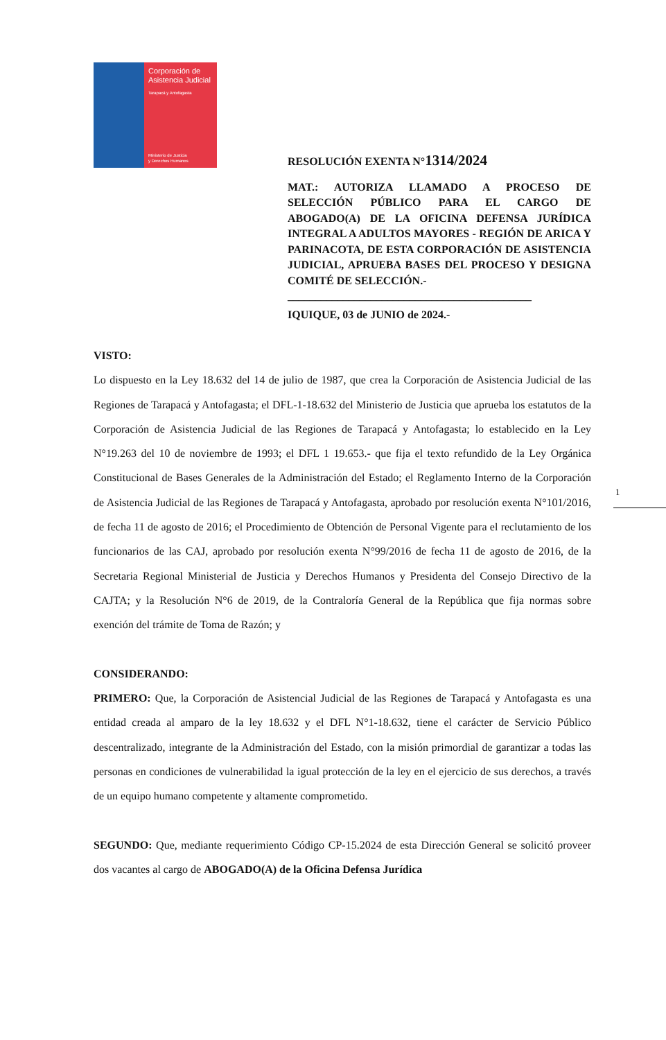Corporación de Asistencia Judicial
Tarapacá y Antofagasta
Ministerio de Justicia
y Derechos Humanos
RESOLUCIÓN EXENTA N°1314/2024
MAT.: AUTORIZA LLAMADO A PROCESO DE SELECCIÓN PÚBLICO PARA EL CARGO DE ABOGADO(A) DE LA OFICINA DEFENSA JURÍDICA INTEGRAL A ADULTOS MAYORES - REGIÓN DE ARICA Y PARINACOTA, DE ESTA CORPORACIÓN DE ASISTENCIA JUDICIAL, APRUEBA BASES DEL PROCESO Y DESIGNA COMITÉ DE SELECCIÓN.-
____________________________________________
IQUIQUE, 03 de JUNIO de 2024.-
VISTO:
Lo dispuesto en la Ley 18.632 del 14 de julio de 1987, que crea la Corporación de Asistencia Judicial de las Regiones de Tarapacá y Antofagasta; el DFL-1-18.632 del Ministerio de Justicia que aprueba los estatutos de la Corporación de Asistencia Judicial de las Regiones de Tarapacá y Antofagasta; lo establecido en la Ley N°19.263 del 10 de noviembre de 1993; el DFL 1 19.653.- que fija el texto refundido de la Ley Orgánica Constitucional de Bases Generales de la Administración del Estado; el Reglamento Interno de la Corporación de Asistencia Judicial de las Regiones de Tarapacá y Antofagasta, aprobado por resolución exenta N°101/2016, de fecha 11 de agosto de 2016; el Procedimiento de Obtención de Personal Vigente para el reclutamiento de los funcionarios de las CAJ, aprobado por resolución exenta N°99/2016 de fecha 11 de agosto de 2016, de la Secretaria Regional Ministerial de Justicia y Derechos Humanos y Presidenta del Consejo Directivo de la CAJTA; y la Resolución N°6 de 2019, de la Contraloría General de la República que fija normas sobre exención del trámite de Toma de Razón; y
CONSIDERANDO:
PRIMERO: Que, la Corporación de Asistencial Judicial de las Regiones de Tarapacá y Antofagasta es una entidad creada al amparo de la ley 18.632 y el DFL N°1-18.632, tiene el carácter de Servicio Público descentralizado, integrante de la Administración del Estado, con la misión primordial de garantizar a todas las personas en condiciones de vulnerabilidad la igual protección de la ley en el ejercicio de sus derechos, a través de un equipo humano competente y altamente comprometido.
SEGUNDO: Que, mediante requerimiento Código CP-15.2024 de esta Dirección General se solicitó proveer dos vacantes al cargo de ABOGADO(A) de la Oficina Defensa Jurídica
1